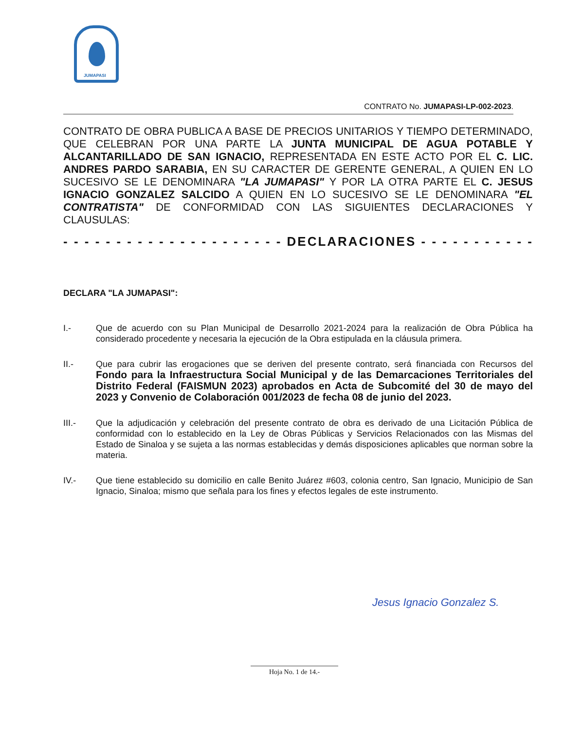JUMAPASI
CONTRATO No. JUMAPASI-LP-002-2023.
CONTRATO DE OBRA PUBLICA A BASE DE PRECIOS UNITARIOS Y TIEMPO DETERMINADO, QUE CELEBRAN POR UNA PARTE LA JUNTA MUNICIPAL DE AGUA POTABLE Y ALCANTARILLADO DE SAN IGNACIO, REPRESENTADA EN ESTE ACTO POR EL C. LIC. ANDRES PARDO SARABIA, EN SU CARACTER DE GERENTE GENERAL, A QUIEN EN LO SUCESIVO SE LE DENOMINARA "LA JUMAPASI" Y POR LA OTRA PARTE EL C. JESUS IGNACIO GONZALEZ SALCIDO A QUIEN EN LO SUCESIVO SE LE DENOMINARA "EL CONTRATISTA" DE CONFORMIDAD CON LAS SIGUIENTES DECLARACIONES Y CLAUSULAS:
- - - - - - - - - - - - - - - - - - - - - DECLARACIONES - - - - - - - - - - - - - - - - -
DECLARA "LA JUMAPASI":
I.- Que de acuerdo con su Plan Municipal de Desarrollo 2021-2024 para la realización de Obra Pública ha considerado procedente y necesaria la ejecución de la Obra estipulada en la cláusula primera.
II.- Que para cubrir las erogaciones que se deriven del presente contrato, será financiada con Recursos del Fondo para la Infraestructura Social Municipal y de las Demarcaciones Territoriales del Distrito Federal (FAISMUN 2023) aprobados en Acta de Subcomité del 30 de mayo del 2023 y Convenio de Colaboración 001/2023 de fecha 08 de junio del 2023.
III.- Que la adjudicación y celebración del presente contrato de obra es derivado de una Licitación Pública de conformidad con lo establecido en la Ley de Obras Públicas y Servicios Relacionados con las Mismas del Estado de Sinaloa y se sujeta a las normas establecidas y demás disposiciones aplicables que norman sobre la materia.
IV.- Que tiene establecido su domicilio en calle Benito Juárez #603, colonia centro, San Ignacio, Municipio de San Ignacio, Sinaloa; mismo que señala para los fines y efectos legales de este instrumento.
Jesus Ignacio Gonzalez S.
Hoja No. 1 de 14.-